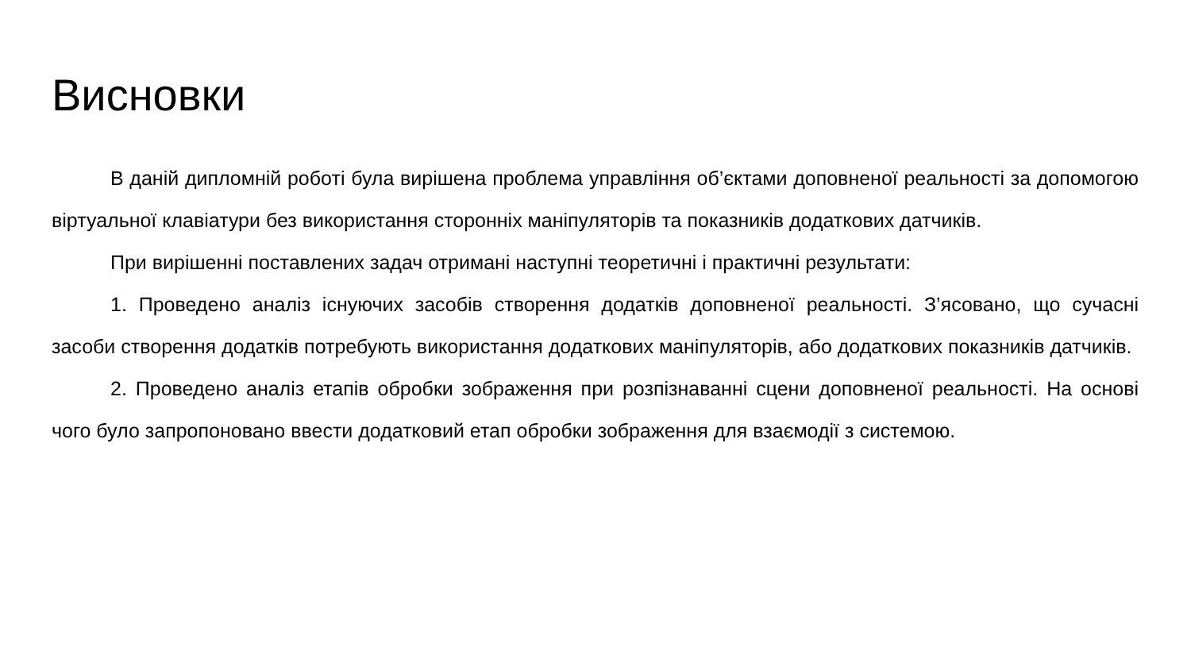Висновки
В даній дипломній роботі була вирішена проблема управління об’єктами доповненої реальності за допомогою віртуальної клавіатури без використання сторонніх маніпуляторів та показників додаткових датчиків.
При вирішенні поставлених задач отримані наступні теоретичні і практичні результати:
1. Проведено аналіз існуючих засобів створення додатків доповненої реальності. З’ясовано, що сучасні засоби створення додатків потребують використання додаткових маніпуляторів, або додаткових показників датчиків.
2. Проведено аналіз етапів обробки зображення при розпізнаванні сцени доповненої реальності. На основі чого було запропоновано ввести додатковий етап обробки зображення для взаємодії з системою.